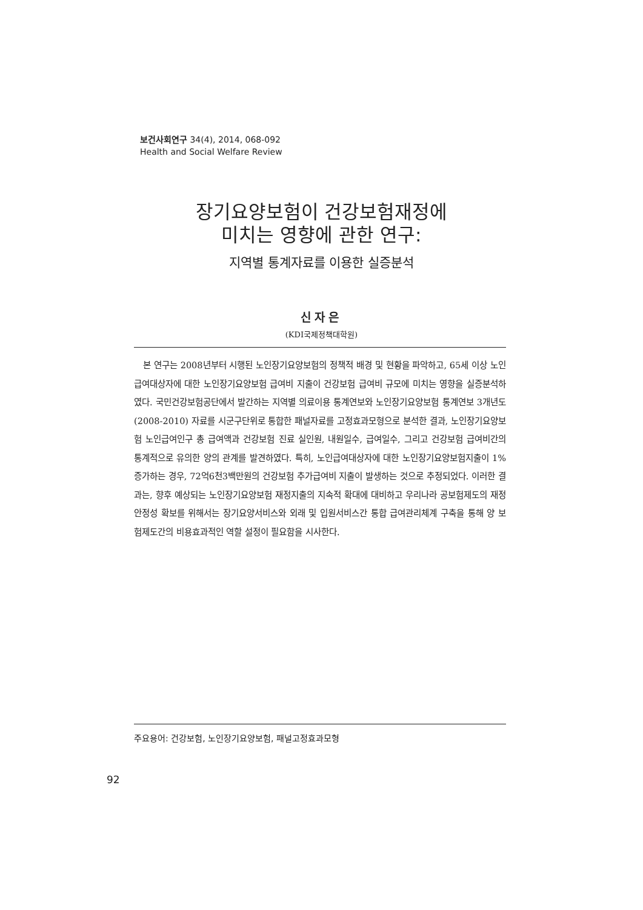보건사회연구 34(4), 2014, 068-092
Health and Social Welfare Review
장기요양보험이 건강보험재정에
미치는 영향에 관한 연구:
지역별 통계자료를 이용한 실증분석
신자은
(KDI국제정책대학원)
본 연구는 2008년부터 시행된 노인장기요양보험의 정책적 배경 및 현황을 파악하고, 65세 이상 노인급여대상자에 대한 노인장기요양보험 급여비 지출이 건강보험 급여비 규모에 미치는 영향을 실증분석하였다. 국민건강보험공단에서 발간하는 지역별 의료이용 통계연보와 노인장기요양보험 통계연보 3개년도(2008-2010) 자료를 시군구단위로 통합한 패널자료를 고정효과모형으로 분석한 결과, 노인장기요양보험 노인급여인구 총 급여액과 건강보험 진료 실인원, 내원일수, 급여일수, 그리고 건강보험 급여비간의 통계적으로 유의한 양의 관계를 발견하였다. 특히, 노인급여대상자에 대한 노인장기요양보험지출이 1% 증가하는 경우, 72억6천3백만원의 건강보험 추가급여비 지출이 발생하는 것으로 추정되었다. 이러한 결과는, 향후 예상되는 노인장기요양보험 재정지출의 지속적 확대에 대비하고 우리나라 공보험제도의 재정안정성 확보를 위해서는 장기요양서비스와 외래 및 입원서비스간 통합 급여관리체계 구축을 통해 양 보험제도간의 비용효과적인 역할 설정이 필요함을 시사한다.
주요용어: 건강보험, 노인장기요양보험, 패널고정효과모형
92